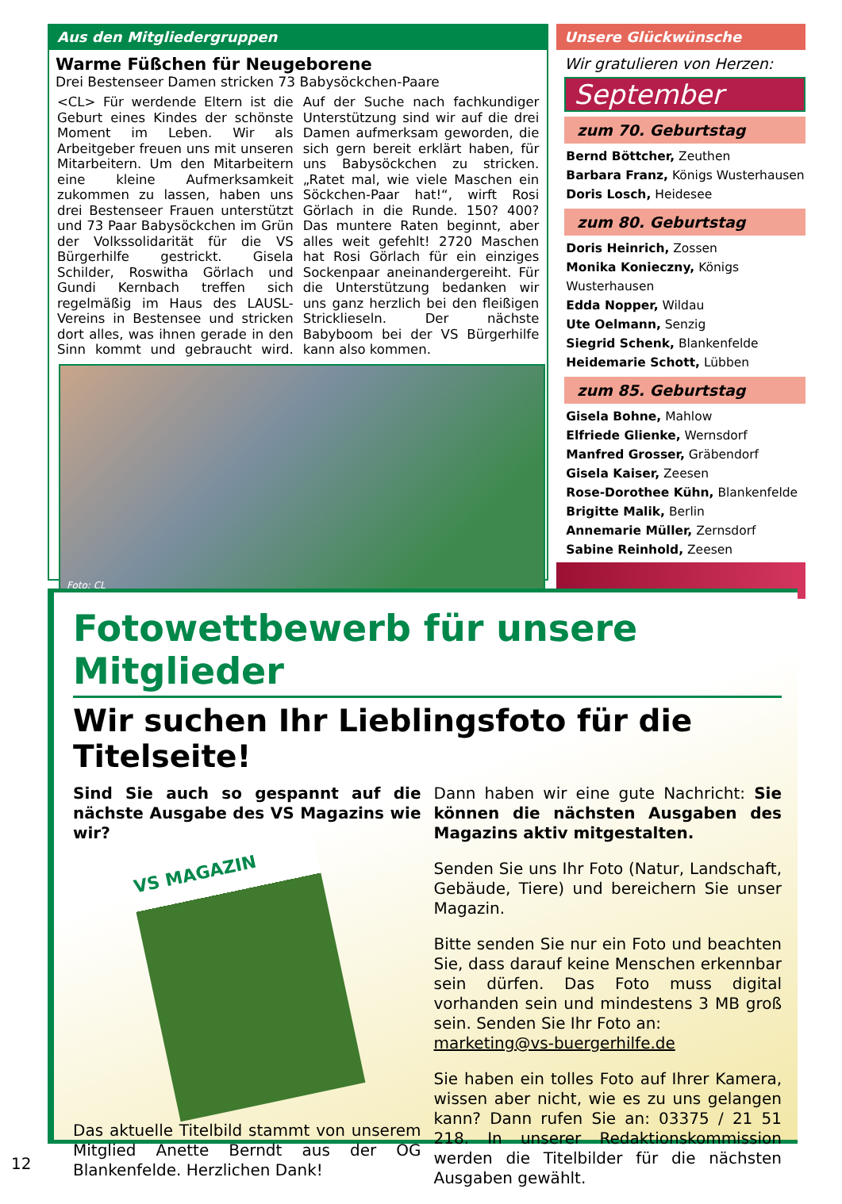Aus den Mitgliedergruppen
Warme Füßchen für Neugeborene
Drei Bestenseer Damen stricken 73 Babysöckchen-Paare
<CL> Für werdende Eltern ist die Geburt eines Kindes der schönste Moment im Leben. Wir als Arbeitgeber freuen uns mit unseren Mitarbeitern. Um den Mitarbeitern eine kleine Aufmerksamkeit zukommen zu lassen, haben uns drei Bestenseer Frauen unterstützt und 73 Paar Babysöckchen im Grün der Volkssolidarität für die VS Bürgerhilfe gestrickt. Gisela Schilder, Roswitha Görlach und Gundi Kernbach treffen sich regelmäßig im Haus des LAUSL-Vereins in Bestensee und stricken dort alles, was ihnen gerade in den Sinn kommt und gebraucht wird. Auf der Suche nach fachkundiger Unterstützung sind wir auf die drei Damen aufmerksam geworden, die sich gern bereit erklärt haben, für uns Babysöckchen zu stricken. „Ratet mal, wie viele Maschen ein Söckchen-Paar hat!“, wirft Rosi Görlach in die Runde. 150? 400? Das muntere Raten beginnt, aber alles weit gefehlt! 2720 Maschen hat Rosi Görlach für ein einziges Sockenpaar aneinandergereiht. Für die Unterstützung bedanken wir uns ganz herzlich bei den fleißigen Stricklieseln. Der nächste Babyboom bei der VS Bürgerhilfe kann also kommen.
Foto: CL
Unsere Glückwünsche
Wir gratulieren von Herzen:
September
zum 70. Geburtstag
Bernd Böttcher, Zeuthen
Barbara Franz, Königs Wusterhausen
Doris Losch, Heidesee
zum 80. Geburtstag
Doris Heinrich, Zossen
Monika Konieczny, Königs Wusterhausen
Edda Nopper, Wildau
Ute Oelmann, Senzig
Siegrid Schenk, Blankenfelde
Heidemarie Schott, Lübben
zum 85. Geburtstag
Gisela Bohne, Mahlow
Elfriede Glienke, Wernsdorf
Manfred Grosser, Gräbendorf
Gisela Kaiser, Zeesen
Rose-Dorothee Kühn, Blankenfelde
Brigitte Malik, Berlin
Annemarie Müller, Zernsdorf
Sabine Reinhold, Zeesen
Fotowettbewerb für unsere Mitglieder
Wir suchen Ihr Lieblingsfoto für die Titelseite!
Sind Sie auch so gespannt auf die nächste Ausgabe des VS Magazins wie wir?
VS MAGAZIN
Das aktuelle Titelbild stammt von unserem Mitglied Anette Berndt aus der OG Blankenfelde. Herzlichen Dank!
Dann haben wir eine gute Nachricht: Sie können die nächsten Ausgaben des Magazins aktiv mitgestalten.
Senden Sie uns Ihr Foto (Natur, Landschaft, Gebäude, Tiere) und bereichern Sie unser Magazin.
Bitte senden Sie nur ein Foto und beachten Sie, dass darauf keine Menschen erkennbar sein dürfen. Das Foto muss digital vorhanden sein und mindestens 3 MB groß sein. Senden Sie Ihr Foto an:
marketing@vs-buergerhilfe.de
Sie haben ein tolles Foto auf Ihrer Kamera, wissen aber nicht, wie es zu uns gelangen kann? Dann rufen Sie an: 03375 / 21 51 218. In unserer Redaktionskommission werden die Titelbilder für die nächsten Ausgaben gewählt.
12